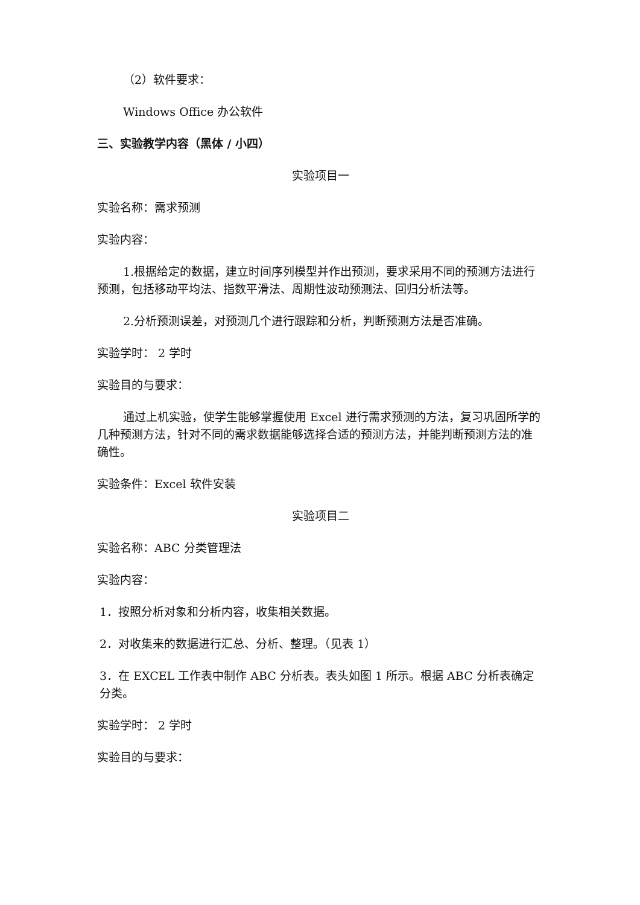（2）软件要求：
Windows Office 办公软件
三、实验教学内容（黑体 / 小四）
实验项目一
实验名称：需求预测
实验内容：
1.根据给定的数据，建立时间序列模型并作出预测，要求采用不同的预测方法进行预测，包括移动平均法、指数平滑法、周期性波动预测法、回归分析法等。
2.分析预测误差，对预测几个进行跟踪和分析，判断预测方法是否准确。
实验学时： 2 学时
实验目的与要求：
通过上机实验，使学生能够掌握使用 Excel 进行需求预测的方法，复习巩固所学的几种预测方法，针对不同的需求数据能够选择合适的预测方法，并能判断预测方法的准确性。
实验条件：Excel 软件安装
实验项目二
实验名称：ABC 分类管理法
实验内容：
1．按照分析对象和分析内容，收集相关数据。
2．对收集来的数据进行汇总、分析、整理。（见表 1）
3．在 EXCEL 工作表中制作 ABC 分析表。表头如图 1 所示。根据 ABC 分析表确定分类。
实验学时： 2 学时
实验目的与要求：